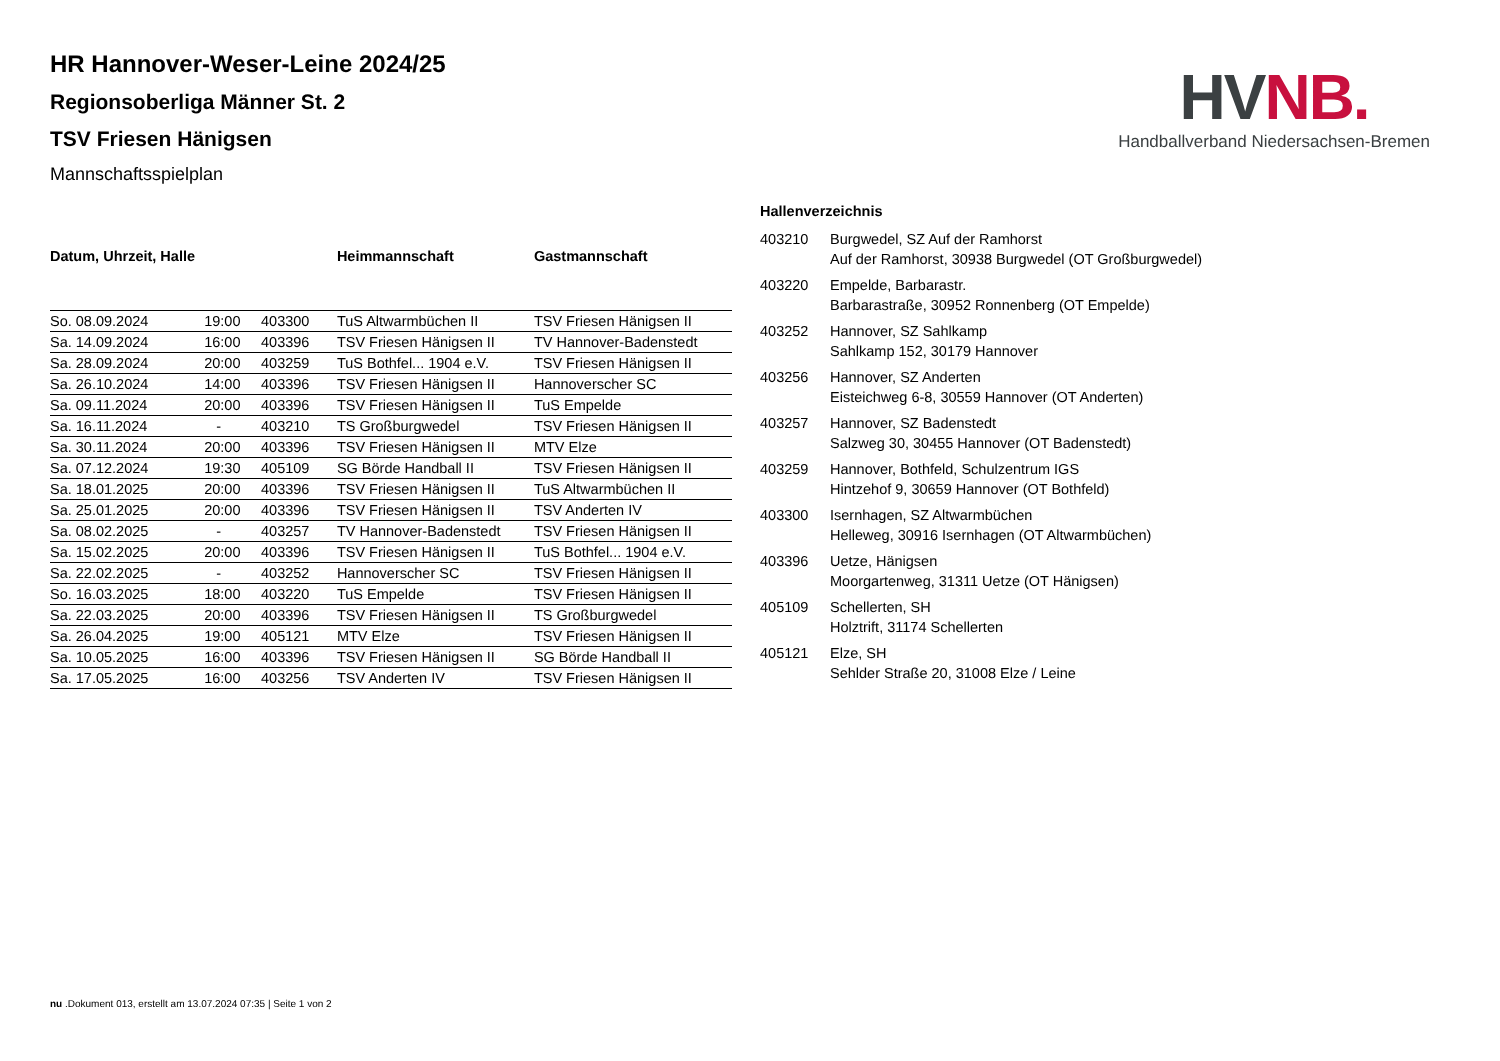HV NB.
Handballverband Niedersachsen-Bremen
HR Hannover-Weser-Leine 2024/25
Regionsoberliga Männer St. 2
TSV Friesen Hänigsen
Mannschaftsspielplan
| Datum, Uhrzeit, Halle | | | Heimmannschaft | Gastmannschaft |
| --- | --- | --- | --- | --- |
| So. 08.09.2024 | 19:00 | 403300 | TuS Altwarmbüchen II | TSV Friesen Hänigsen II |
| Sa. 14.09.2024 | 16:00 | 403396 | TSV Friesen Hänigsen II | TV Hannover-Badenstedt |
| Sa. 28.09.2024 | 20:00 | 403259 | TuS Bothfel... 1904 e.V. | TSV Friesen Hänigsen II |
| Sa. 26.10.2024 | 14:00 | 403396 | TSV Friesen Hänigsen II | Hannoverscher SC |
| Sa. 09.11.2024 | 20:00 | 403396 | TSV Friesen Hänigsen II | TuS Empelde |
| Sa. 16.11.2024 | - | 403210 | TS Großburgwedel | TSV Friesen Hänigsen II |
| Sa. 30.11.2024 | 20:00 | 403396 | TSV Friesen Hänigsen II | MTV Elze |
| Sa. 07.12.2024 | 19:30 | 405109 | SG Börde Handball II | TSV Friesen Hänigsen II |
| Sa. 18.01.2025 | 20:00 | 403396 | TSV Friesen Hänigsen II | TuS Altwarmbüchen II |
| Sa. 25.01.2025 | 20:00 | 403396 | TSV Friesen Hänigsen II | TSV Anderten IV |
| Sa. 08.02.2025 | - | 403257 | TV Hannover-Badenstedt | TSV Friesen Hänigsen II |
| Sa. 15.02.2025 | 20:00 | 403396 | TSV Friesen Hänigsen II | TuS Bothfel... 1904 e.V. |
| Sa. 22.02.2025 | - | 403252 | Hannoverscher SC | TSV Friesen Hänigsen II |
| So. 16.03.2025 | 18:00 | 403220 | TuS Empelde | TSV Friesen Hänigsen II |
| Sa. 22.03.2025 | 20:00 | 403396 | TSV Friesen Hänigsen II | TS Großburgwedel |
| Sa. 26.04.2025 | 19:00 | 405121 | MTV Elze | TSV Friesen Hänigsen II |
| Sa. 10.05.2025 | 16:00 | 403396 | TSV Friesen Hänigsen II | SG Börde Handball II |
| Sa. 17.05.2025 | 16:00 | 403256 | TSV Anderten IV | TSV Friesen Hänigsen II |
| Hallenverzeichnis | |
| --- | --- |
| 403210 | Burgwedel, SZ Auf der Ramhorst Auf der Ramhorst, 30938 Burgwedel (OT Großburgwedel) |
| 403220 | Empelde, Barbarastr. Barbarastraße, 30952 Ronnenberg (OT Empelde) |
| 403252 | Hannover, SZ Sahlkamp Sahlkamp 152, 30179 Hannover |
| 403256 | Hannover, SZ Anderten Eisteichweg 6-8, 30559 Hannover (OT Anderten) |
| 403257 | Hannover, SZ Badenstedt Salzweg 30, 30455 Hannover (OT Badenstedt) |
| 403259 | Hannover, Bothfeld, Schulzentrum IGS Hintzehof 9, 30659 Hannover (OT Bothfeld) |
| 403300 | Isernhagen, SZ Altwarmbüchen Helleweg, 30916 Isernhagen (OT Altwarmbüchen) |
| 403396 | Uetze, Hänigsen Moorgartenweg, 31311 Uetze (OT Hänigsen) |
| 405109 | Schellerten, SH Holztrift, 31174 Schellerten |
| 405121 | Elze, SH Sehlder Straße 20, 31008 Elze / Leine |
nu .Dokument 013, erstellt am 13.07.2024 07:35 | Seite 1 von 2